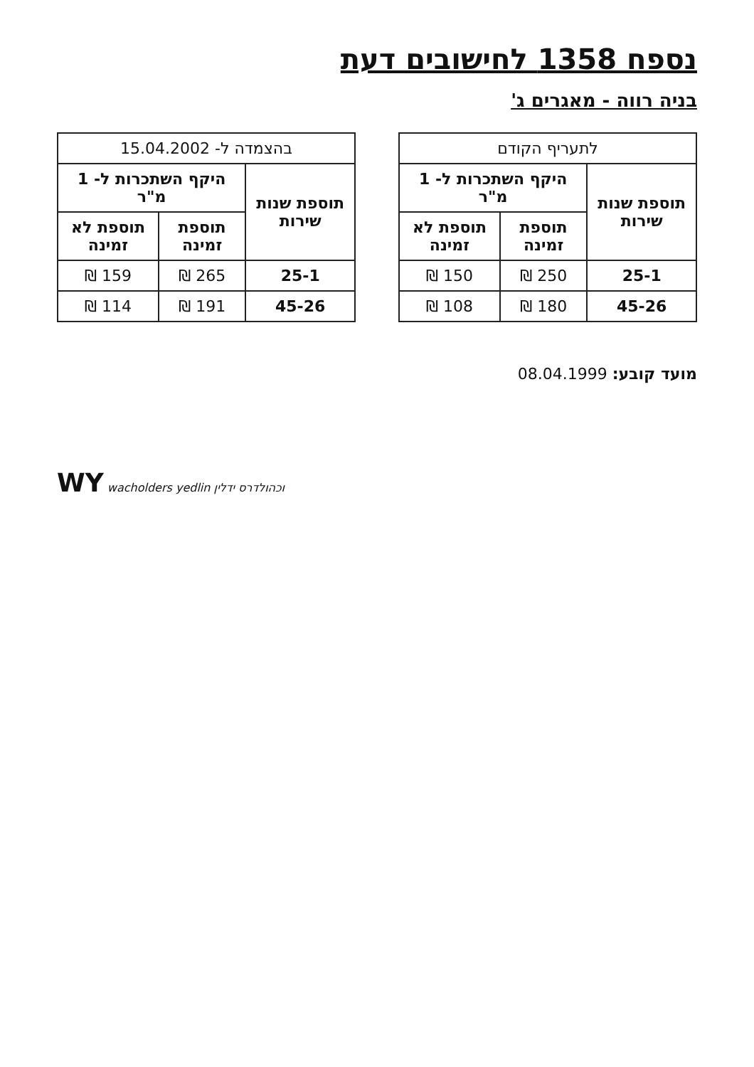נספח 1358 לחישובים דעת
בניה רווה - מאגרים ג'
| לתעריף הקודם | | |
| --- | --- | --- |
| תוספת שנות שירות | היקף השתכרות ל- 1 מ"ר | |
| | תוספת זמינה | תוספת לא זמינה |
| 25-1 | 250 ₪ | 150 ₪ |
| 45-26 | 180 ₪ | 108 ₪ |
| בהצמדה ל- 15.04.2002 | | |
| --- | --- | --- |
| תוספת שנות שירות | היקף השתכרות ל- 1 מ"ר | |
| | תוספת זמינה | תוספת לא זמינה |
| 25-1 | 265 ₪ | 159 ₪ |
| 45-26 | 191 ₪ | 114 ₪ |
מועד קובע: 08.04.1999
WY wacholders yedlin וכהולדרס ידלין